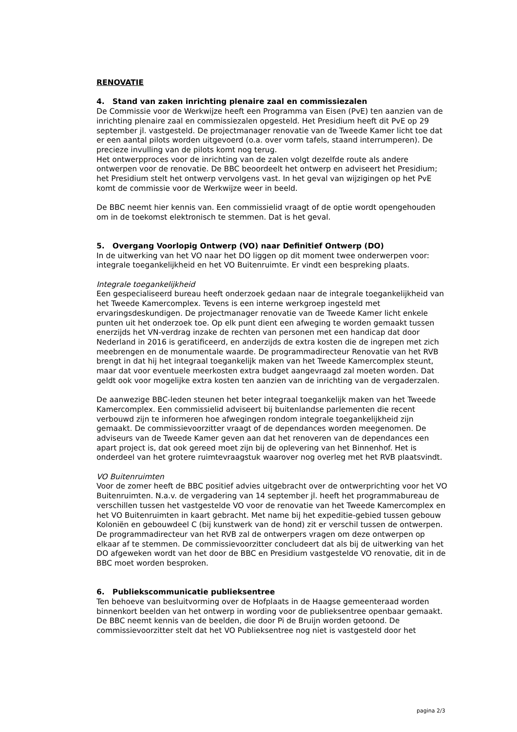RENOVATIE
4. Stand van zaken inrichting plenaire zaal en commissiezalen
De Commissie voor de Werkwijze heeft een Programma van Eisen (PvE) ten aanzien van de inrichting plenaire zaal en commissiezalen opgesteld. Het Presidium heeft dit PvE op 29 september jl. vastgesteld. De projectmanager renovatie van de Tweede Kamer licht toe dat er een aantal pilots worden uitgevoerd (o.a. over vorm tafels, staand interrumperen). De precieze invulling van de pilots komt nog terug.
Het ontwerpproces voor de inrichting van de zalen volgt dezelfde route als andere ontwerpen voor de renovatie. De BBC beoordeelt het ontwerp en adviseert het Presidium; het Presidium stelt het ontwerp vervolgens vast. In het geval van wijzigingen op het PvE komt de commissie voor de Werkwijze weer in beeld.
De BBC neemt hier kennis van. Een commissielid vraagt of de optie wordt opengehouden om in de toekomst elektronisch te stemmen. Dat is het geval.
5. Overgang Voorlopig Ontwerp (VO) naar Definitief Ontwerp (DO)
In de uitwerking van het VO naar het DO liggen op dit moment twee onderwerpen voor: integrale toegankelijkheid en het VO Buitenruimte. Er vindt een bespreking plaats.
Integrale toegankelijkheid
Een gespecialiseerd bureau heeft onderzoek gedaan naar de integrale toegankelijkheid van het Tweede Kamercomplex. Tevens is een interne werkgroep ingesteld met ervaringsdeskundigen. De projectmanager renovatie van de Tweede Kamer licht enkele punten uit het onderzoek toe. Op elk punt dient een afweging te worden gemaakt tussen enerzijds het VN-verdrag inzake de rechten van personen met een handicap dat door Nederland in 2016 is geratificeerd, en anderzijds de extra kosten die de ingrepen met zich meebrengen en de monumentale waarde. De programmadirecteur Renovatie van het RVB brengt in dat hij het integraal toegankelijk maken van het Tweede Kamercomplex steunt, maar dat voor eventuele meerkosten extra budget aangevraagd zal moeten worden. Dat geldt ook voor mogelijke extra kosten ten aanzien van de inrichting van de vergaderzalen.
De aanwezige BBC-leden steunen het beter integraal toegankelijk maken van het Tweede Kamercomplex. Een commissielid adviseert bij buitenlandse parlementen die recent verbouwd zijn te informeren hoe afwegingen rondom integrale toegankelijkheid zijn gemaakt. De commissievoorzitter vraagt of de dependances worden meegenomen. De adviseurs van de Tweede Kamer geven aan dat het renoveren van de dependances een apart project is, dat ook gereed moet zijn bij de oplevering van het Binnenhof. Het is onderdeel van het grotere ruimtevraagstuk waarover nog overleg met het RVB plaatsvindt.
VO Buitenruimten
Voor de zomer heeft de BBC positief advies uitgebracht over de ontwerprichting voor het VO Buitenruimten. N.a.v. de vergadering van 14 september jl. heeft het programmabureau de verschillen tussen het vastgestelde VO voor de renovatie van het Tweede Kamercomplex en het VO Buitenruimten in kaart gebracht. Met name bij het expeditie-gebied tussen gebouw Koloniën en gebouwdeel C (bij kunstwerk van de hond) zit er verschil tussen de ontwerpen. De programmadirecteur van het RVB zal de ontwerpers vragen om deze ontwerpen op elkaar af te stemmen. De commissievoorzitter concludeert dat als bij de uitwerking van het DO afgeweken wordt van het door de BBC en Presidium vastgestelde VO renovatie, dit in de BBC moet worden besproken.
6. Publiekscommunicatie publieksentree
Ten behoeve van besluitvorming over de Hofplaats in de Haagse gemeenteraad worden binnenkort beelden van het ontwerp in wording voor de publieksentree openbaar gemaakt. De BBC neemt kennis van de beelden, die door Pi de Bruijn worden getoond. De commissievoorzitter stelt dat het VO Publieksentree nog niet is vastgesteld door het
pagina 2/3